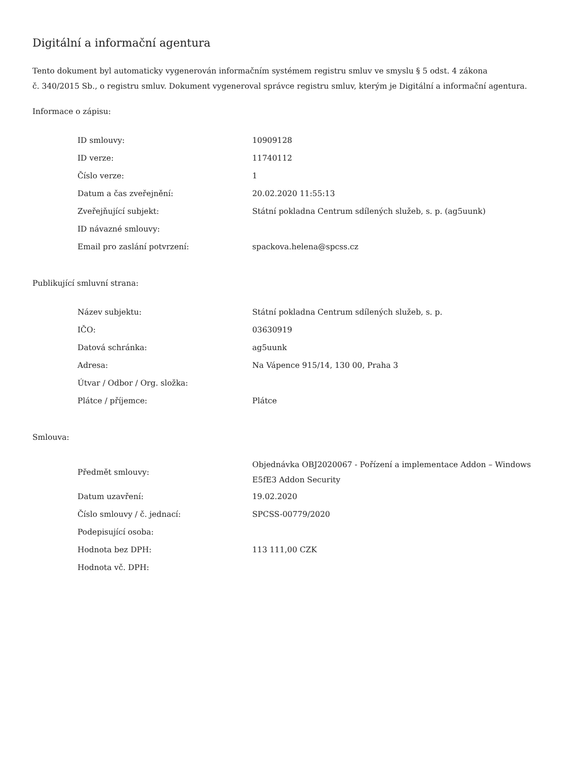Digitální a informační agentura
Tento dokument byl automaticky vygenerován informačním systémem registru smluv ve smyslu § 5 odst. 4 zákona
č. 340/2015 Sb., o registru smluv. Dokument vygeneroval správce registru smluv, kterým je Digitální a informační agentura.
Informace o zápisu:
| ID smlouvy: | 10909128 |
| ID verze: | 11740112 |
| Číslo verze: | 1 |
| Datum a čas zveřejnění: | 20.02.2020 11:55:13 |
| Zveřejňující subjekt: | Státní pokladna Centrum sdílených služeb, s. p. (ag5uunk) |
| ID návazné smlouvy: | |
| Email pro zaslání potvrzení: | spackova.helena@spcss.cz |
Publikující smluvní strana:
| Název subjektu: | Státní pokladna Centrum sdílených služeb, s. p. |
| IČO: | 03630919 |
| Datová schránka: | ag5uunk |
| Adresa: | Na Vápence 915/14, 130 00, Praha 3 |
| Útvar / Odbor / Org. složka: | |
| Plátce / příjemce: | Plátce |
Smlouva:
| Předmět smlouvy: | Objednávka OBJ2020067 - Pořízení a implementace Addon – Windows E5fE3 Addon Security |
| Datum uzavření: | 19.02.2020 |
| Číslo smlouvy / č. jednací: | SPCSS-00779/2020 |
| Podepisující osoba: | |
| Hodnota bez DPH: | 113 111,00 CZK |
| Hodnota vč. DPH: | |